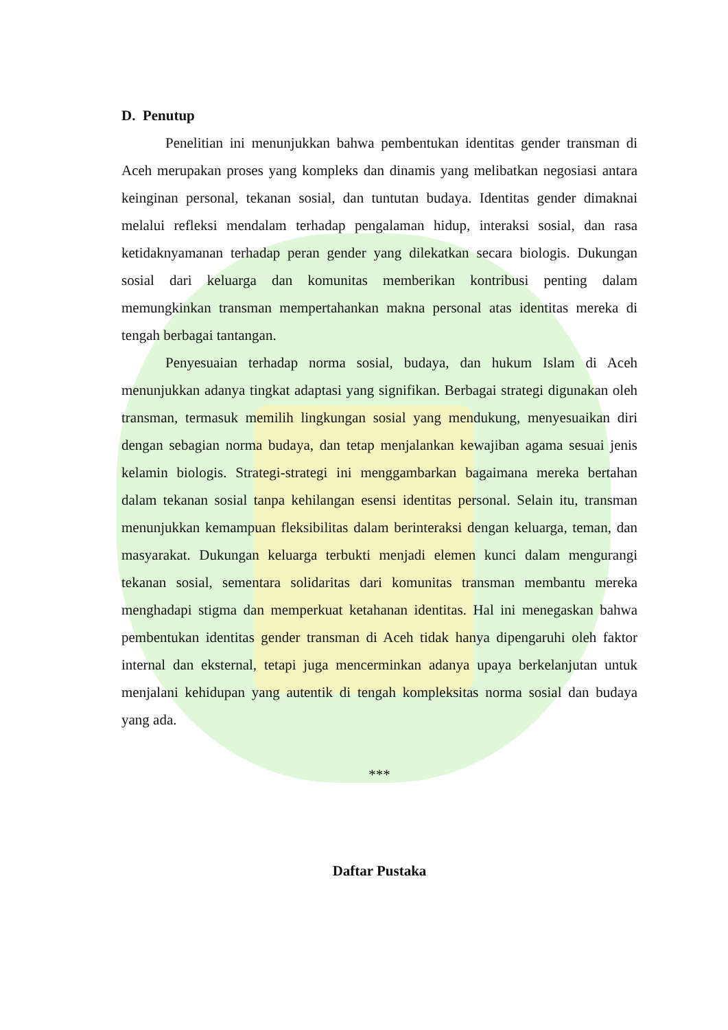D. Penutup
Penelitian ini menunjukkan bahwa pembentukan identitas gender transman di Aceh merupakan proses yang kompleks dan dinamis yang melibatkan negosiasi antara keinginan personal, tekanan sosial, dan tuntutan budaya. Identitas gender dimaknai melalui refleksi mendalam terhadap pengalaman hidup, interaksi sosial, dan rasa ketidaknyamanan terhadap peran gender yang dilekatkan secara biologis. Dukungan sosial dari keluarga dan komunitas memberikan kontribusi penting dalam memungkinkan transman mempertahankan makna personal atas identitas mereka di tengah berbagai tantangan.
Penyesuaian terhadap norma sosial, budaya, dan hukum Islam di Aceh menunjukkan adanya tingkat adaptasi yang signifikan. Berbagai strategi digunakan oleh transman, termasuk memilih lingkungan sosial yang mendukung, menyesuaikan diri dengan sebagian norma budaya, dan tetap menjalankan kewajiban agama sesuai jenis kelamin biologis. Strategi-strategi ini menggambarkan bagaimana mereka bertahan dalam tekanan sosial tanpa kehilangan esensi identitas personal. Selain itu, transman menunjukkan kemampuan fleksibilitas dalam berinteraksi dengan keluarga, teman, dan masyarakat. Dukungan keluarga terbukti menjadi elemen kunci dalam mengurangi tekanan sosial, sementara solidaritas dari komunitas transman membantu mereka menghadapi stigma dan memperkuat ketahanan identitas. Hal ini menegaskan bahwa pembentukan identitas gender transman di Aceh tidak hanya dipengaruhi oleh faktor internal dan eksternal, tetapi juga mencerminkan adanya upaya berkelanjutan untuk menjalani kehidupan yang autentik di tengah kompleksitas norma sosial dan budaya yang ada.
***
Daftar Pustaka